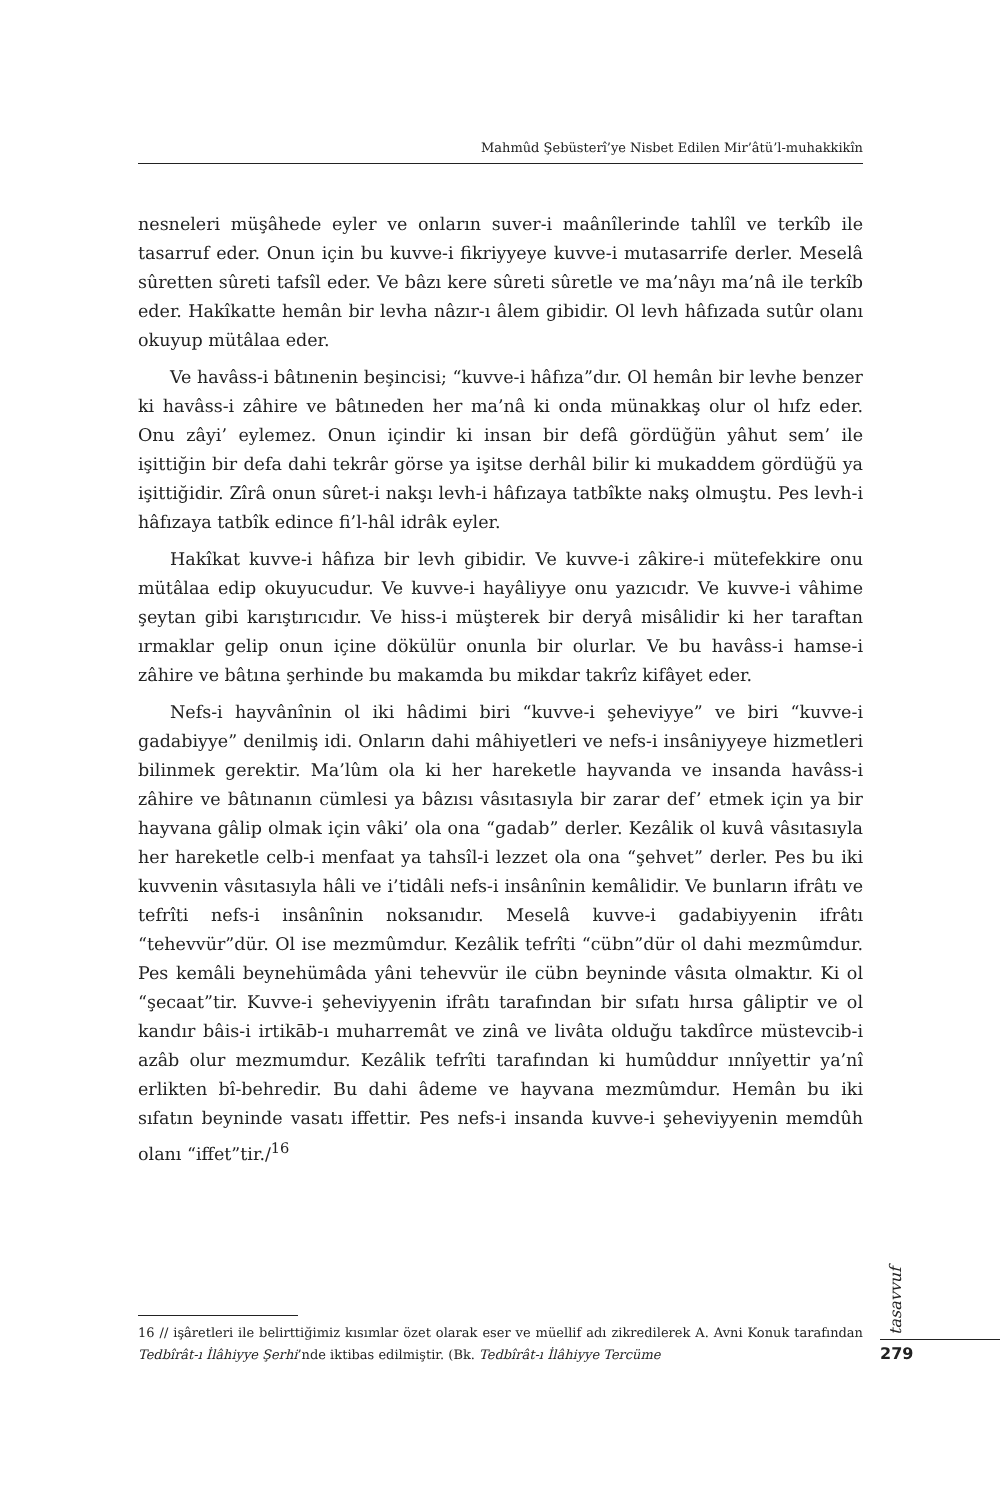Mahmûd Şebüsterî’ye Nisbet Edilen Mir’âtü’l-muhakkikîn
nesneleri müşâhede eyler ve onların suver-i maânîlerinde tahlîl ve terkîb ile tasarruf eder. Onun için bu kuvve-i fikriyyeye kuvve-i mutasarrife derler. Meselâ sûretten sûreti tafsîl eder. Ve bâzı kere sûreti sûretle ve ma’nâyı ma’nâ ile terkîb eder. Hakîkatte hemân bir levha nâzır-ı âlem gibidir. Ol levh hâfızada sutûr olanı okuyup mütâlaa eder.
Ve havâss-i bâtınenin beşincisi; “kuvve-i hâfıza”dır. Ol hemân bir levhe benzer ki havâss-i zâhire ve bâtıneden her ma’nâ ki onda münakkaş olur ol hıfz eder. Onu zâyi’ eylemez. Onun içindir ki insan bir defâ gördüğün yâhut sem’ ile işittiğin bir defa dahi tekrâr görse ya işitse derhâl bilir ki mukaddem gördüğü ya işittiğidir. Zîrâ onun sûret-i nakşı levh-i hâfızaya tatbîkte nakş olmuştu. Pes levh-i hâfızaya tatbîk edince fi’l-hâl idrâk eyler.
Hakîkat kuvve-i hâfıza bir levh gibidir. Ve kuvve-i zâkire-i mütefekkire onu mütâlaa edip okuyucudur. Ve kuvve-i hayâliyye onu yazıcıdr. Ve kuvve-i vâhime şeytan gibi karıştırıcıdır. Ve hiss-i müşterek bir deryâ misâlidir ki her taraftan ırmaklar gelip onun içine dökülür onunla bir olurlar. Ve bu havâss-i hamse-i zâhire ve bâtına şerhinde bu makamda bu mikdar takrîz kifâyet eder.
Nefs-i hayvânînin ol iki hâdimi biri “kuvve-i şeheviyye” ve biri “kuvve-i gadabiyye” denilmiş idi. Onların dahi mâhiyetleri ve nefs-i insâniyyeye hizmetleri bilinmek gerektir. Ma’lûm ola ki her hareketle hayvanda ve insanda havâss-i zâhire ve bâtınanın cümlesi ya bâzısı vâsıtasıyla bir zarar def’ etmek için ya bir hayvana gâlip olmak için vâki’ ola ona “gadab” derler. Kezâlik ol kuvâ vâsıtasıyla her hareketle celb-i menfaat ya tahsîl-i lezzet ola ona “şehvet” derler. Pes bu iki kuvvenin vâsıtasıyla hâli ve i’tidâli nefs-i insânînin kemâlidir. Ve bunların ifrâtı ve tefrîti nefs-i insânînin noksanıdır. Meselâ kuvve-i gadabiyyenin ifrâtı “tehevvür”dür. Ol ise mezmûmdur. Kezâlik tefrîti “cübn”dür ol dahi mezmûmdur. Pes kemâli beynehümâda yâni tehevvür ile cübn beyninde vâsıta olmaktır. Ki ol “şecaat”tir. Kuvve-i şeheviyyenin ifrâtı tarafından bir sıfatı hırsa gâliptir ve ol kandır bâis-i irtikāb-ı muharremât ve zinâ ve livâta olduğu takdîrce müstevcib-i azâb olur mezmumdur. Kezâlik tefrîti tarafından ki humûddur ınnîyettir ya’nî erlikten bî-behredir. Bu dahi âdeme ve hayvana mezmûmdur. Hemân bu iki sıfatın beyninde vasatı iffettir. Pes nefs-i insanda kuvve-i şeheviyyenin memdûh olanı “iffet”tir./<sup>16</sup>
16 // işâretleri ile belirttiğimiz kısımlar özet olarak eser ve müellif adı zikredilerek A. Avni Konuk tarafından Tedbîrât-ı İlâhiyye Şerhi’nde iktibas edilmiştir. (Bk. Tedbîrât-ı İlâhiyye Tercüme
tasavvuf
279